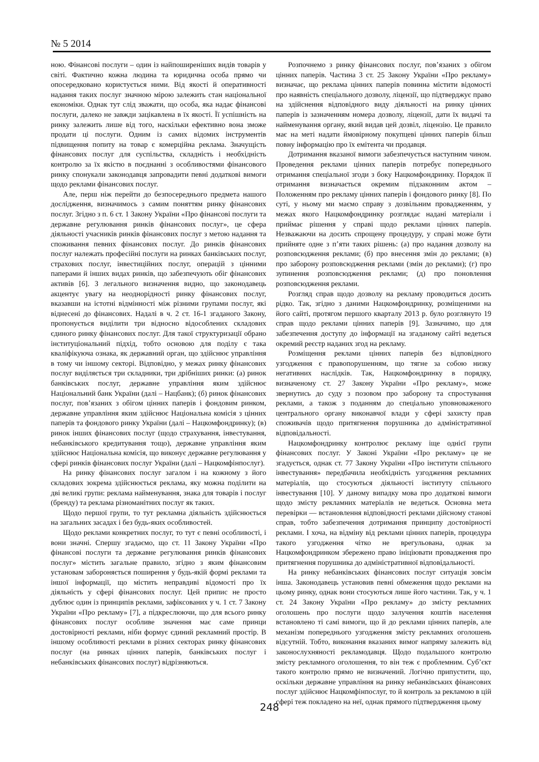№ 5 2014
ною. Фінансові послуги – один із найпоширеніших видів товарів у світі. Фактично кожна людина та юридична особа прямо чи опосередковано користується ними. Від якості й оперативності надання таких послуг значною мірою залежить стан національної економіки. Однак тут слід зважати, що особа, яка надає фінансові послуги, далеко не завжди зацікавлена в їх якості. Її успішність на ринку залежить лише від того, наскільки ефективно вона зможе продати ці послуги. Одним із самих відомих інструментів підвищення попиту на товар є комерційна реклама. Значущість фінансових послуг для суспільства, складність і необхідність контролю за їх якістю в поєднанні з особливостями фінансового ринку спонукали законодавця запровадити певні додаткові вимоги щодо реклами фінансових послуг.
Але, перш ніж перейти до безпосереднього предмета нашого дослідження, визначимось з самим поняттям ринку фінансових послуг. Згідно з п. 6 ст. 1 Закону України «Про фінансові послуги та державне регулювання ринків фінансових послуг», це сфера діяльності учасників ринків фінансових послуг з метою надання та споживання певних фінансових послуг. До ринків фінансових послуг належать професійні послуги на ринках банківських послуг, страхових послуг, інвестиційних послуг, операцій з цінними паперами й інших видах ринків, що забезпечують обіг фінансових активів [6]. З легального визначення видно, що законодавець акцентує увагу на неоднорідності ринку фінансових послуг, вказавши на істотні відмінності між різними групами послуг, які віднесені до фінансових. Надалі в ч. 2 ст. 16-1 згаданого Закону, пропонується виділити три відносно відособлених складових єдиного ринку фінансових послуг. Для такої структуризації обрано інституціональний підхід, тобто основою для поділу є така кваліфікуюча ознака, як державний орган, що здійснює управління в тому чи іншому секторі. Відповідно, у межах ринку фінансових послуг виділяється три складники, три дрібніших ринки: (а) ринок банківських послуг, державне управління яким здійснює Національний банк України (далі – Нацбанк); (б) ринок фінансових послуг, пов’язаних з обігом цінних паперів і фондовим ринком, державне управління яким здійснює Національна комісія з цінних паперів та фондового ринку України (далі – Нацкомфондринку); (в) ринок інших фінансових послуг (щодо страхування, інвестування, небанківського кредитування тощо), державне управління яким здійснює Національна комісія, що виконує державне регулювання у сфері ринків фінансових послуг України (далі – Нацкомфінпослуг).
На ринку фінансових послуг загалом і на кожному з його складових зокрема здійснюється реклама, яку можна поділити на дві великі групи: реклама найменування, знака для товарів і послуг (бренду) та реклама різноманітних послуг як таких.
Щодо першої групи, то тут рекламна діяльність здійснюється на загальних засадах і без будь-яких особливостей.
Щодо реклами конкретних послуг, то тут є певні особливості, і вони значні. Спершу згадаємо, що ст. 11 Закону України «Про фінансові послуги та державне регулювання ринків фінансових послуг» містить загальне правило, згідно з яким фінансовим установам забороняється поширення у будь-якій формі реклами та іншої інформації, що містить неправдиві відомості про їх діяльність у сфері фінансових послуг. Цей припис не просто дублює один із принципів реклами, зафіксованих у ч. 1 ст. 7 Закону України «Про рекламу» [7], а підкреслюючи, що для всього ринку фінансових послуг особливе значення має саме принци достовірності реклами, ніби формує єдиний рекламний простір. В іншому особливості реклами в різних секторах ринку фінансових послуг (на ринках цінних паперів, банківських послуг і небанківських фінансових послуг) відрізняються.
Розпочнемо з ринку фінансових послуг, пов’язаних з обігом цінних паперів. Частина 3 ст. 25 Закону України «Про рекламу» визначає, що реклама цінних паперів повинна містити відомості про наявність спеціального дозволу, ліцензії, що підтверджує право на здійснення відповідного виду діяльності на ринку цінних паперів із зазначенням номера дозволу, ліцензії, дати їх видачі та найменування органу, який видав цей дозвіл, ліцензію. Це правило має на меті надати ймовірному покупцеві цінних паперів більш повну інформацію про їх емітента чи продавця.
Дотримання вказаної вимоги забезпечується наступним чином. Проведення реклами цінних паперів потребує попереднього отримання спеціальної згоди з боку Нацкомфондринку. Порядок її отримання визначається окремим підзаконним актом – Положенням про рекламу цінних паперів і фондового ринку [8]. По суті, у ньому ми маємо справу з дозвільним провадженням, у межах якого Нацкомфондринку розглядає надані матеріали і приймає рішення у справі щодо реклами цінних паперів. Незважаючи на досить спрощену процедуру, у справі може бути прийняте одне з п’яти таких рішень: (а) про надання дозволу на розповсюдження реклами; (б) про внесення змін до реклами; (в) про заборону розповсюдження реклами (змін до реклами); (г) про зупинення розповсюдження реклами; (д) про поновлення розповсюдження реклами.
Розгляд справ щодо дозволу на рекламу проводиться досить рідко. Так, згідно з даними Нацкомфондринку, розміщеними на його сайті, протягом першого кварталу 2013 р. було розглянуто 19 справ щодо реклами цінних паперів [9]. Зазначимо, що для забезпечення доступу до інформації на згаданому сайті ведеться окремий реєстр наданих згод на рекламу.
Розміщення реклами цінних паперів без відповідного узгодження є правопорушенням, що тягне за собою низку негативних наслідків. Так, Нацкомфондринку в порядку, визначеному ст. 27 Закону України «Про рекламу», може звернутись до суду з позовом про заборону та спростування реклами, а також з поданням до спеціально уповноваженого центрального органу виконавчої влади у сфері захисту прав споживачів щодо притягнення порушника до адміністративної відповідальності.
Нацкомфондринку контролює рекламу іще однієї групи фінансових послуг. У Законі України «Про рекламу» це не згадується, однак ст. 77 Закону України «Про інститути спільного інвестування» передбачила необхідність узгодження рекламних матеріалів, що стосуються діяльності інституту спільного інвестування [10]. У даному випадку мова про додаткові вимоги щодо змісту рекламних матеріалів не ведеться. Основна мета перевірки — встановлення відповідності реклами дійсному станові справ, тобто забезпечення дотримання принципу достовірності реклами. І хоча, на відміну від реклами цінних паперів, процедура такого узгодження чітко не врегульована, однак за Нацкомфондринком збережено право ініціювати провадження про притягнення порушника до адміністративної відповідальності.
На ринку небанківських фінансових послуг ситуація зовсім інша. Законодавець установив певні обмеження щодо реклами на цьому ринку, однак вони стосуються лише його частини. Так, у ч. 1 ст. 24 Закону України «Про рекламу» до змісту рекламних оголошень про послуги щодо залучення коштів населення встановлено ті самі вимоги, що й до реклами цінних паперів, але механізм попереднього узгодження змісту рекламних оголошень відсутній. Тобто, виконання вказаних вимог напряму залежить від законослухняності рекламодавця. Щодо подальшого контролю змісту рекламного оголошення, то він теж є проблемним. Суб’єкт такого контролю прямо не визначений. Логічно припустити, що, оскільки державне управління на ринку небанківських фінансових послуг здійснює Нацкомфінпослуг, то й контроль за рекламою в цій сфері теж покладено на неї, однак прямого підтвердження цьому
248